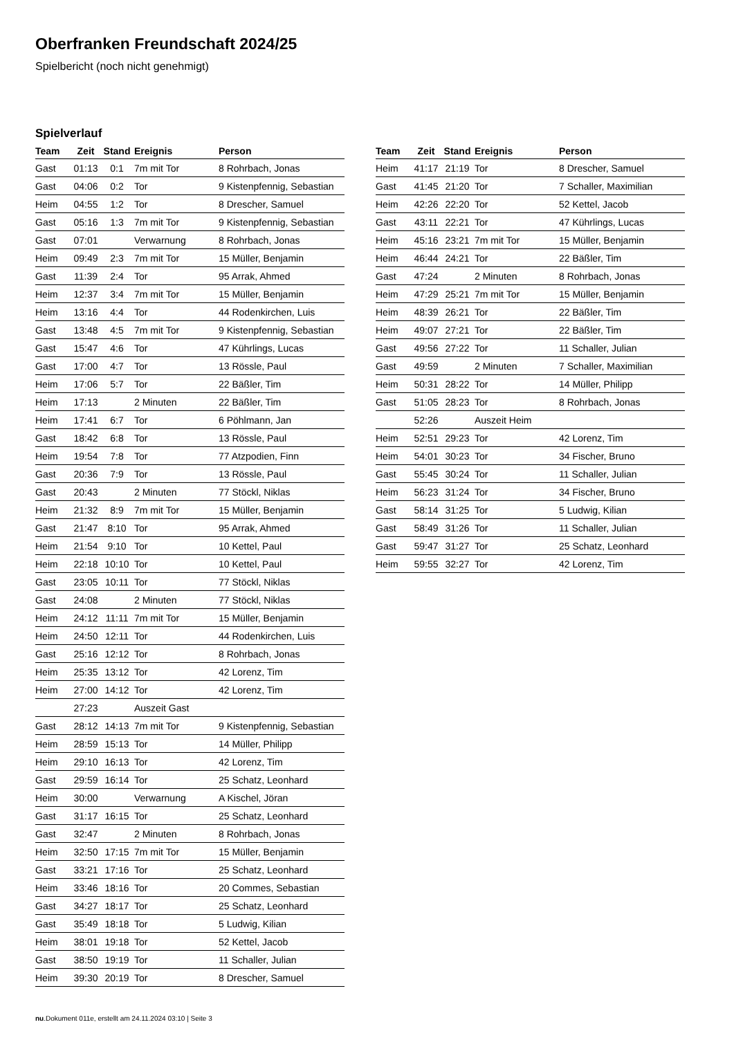Oberfranken Freundschaft 2024/25
Spielbericht (noch nicht genehmigt)
Spielverlauf
| Team | Zeit | Stand | Ereignis | Person |
| --- | --- | --- | --- | --- |
| Gast | 01:13 | 0:1 | 7m mit Tor | 8 Rohrbach, Jonas |
| Gast | 04:06 | 0:2 | Tor | 9 Kistenpfennig, Sebastian |
| Heim | 04:55 | 1:2 | Tor | 8 Drescher, Samuel |
| Gast | 05:16 | 1:3 | 7m mit Tor | 9 Kistenpfennig, Sebastian |
| Gast | 07:01 | | Verwarnung | 8 Rohrbach, Jonas |
| Heim | 09:49 | 2:3 | 7m mit Tor | 15 Müller, Benjamin |
| Gast | 11:39 | 2:4 | Tor | 95 Arrak, Ahmed |
| Heim | 12:37 | 3:4 | 7m mit Tor | 15 Müller, Benjamin |
| Heim | 13:16 | 4:4 | Tor | 44 Rodenkirchen, Luis |
| Gast | 13:48 | 4:5 | 7m mit Tor | 9 Kistenpfennig, Sebastian |
| Gast | 15:47 | 4:6 | Tor | 47 Kührlings, Lucas |
| Gast | 17:00 | 4:7 | Tor | 13 Rössle, Paul |
| Heim | 17:06 | 5:7 | Tor | 22 Bäßler, Tim |
| Heim | 17:13 | | 2 Minuten | 22 Bäßler, Tim |
| Heim | 17:41 | 6:7 | Tor | 6 Pöhlmann, Jan |
| Gast | 18:42 | 6:8 | Tor | 13 Rössle, Paul |
| Heim | 19:54 | 7:8 | Tor | 77 Atzpodien, Finn |
| Gast | 20:36 | 7:9 | Tor | 13 Rössle, Paul |
| Gast | 20:43 | | 2 Minuten | 77 Stöckl, Niklas |
| Heim | 21:32 | 8:9 | 7m mit Tor | 15 Müller, Benjamin |
| Gast | 21:47 | 8:10 | Tor | 95 Arrak, Ahmed |
| Heim | 21:54 | 9:10 | Tor | 10 Kettel, Paul |
| Heim | 22:18 | 10:10 | Tor | 10 Kettel, Paul |
| Gast | 23:05 | 10:11 | Tor | 77 Stöckl, Niklas |
| Gast | 24:08 | | 2 Minuten | 77 Stöckl, Niklas |
| Heim | 24:12 | 11:11 | 7m mit Tor | 15 Müller, Benjamin |
| Heim | 24:50 | 12:11 | Tor | 44 Rodenkirchen, Luis |
| Gast | 25:16 | 12:12 | Tor | 8 Rohrbach, Jonas |
| Heim | 25:35 | 13:12 | Tor | 42 Lorenz, Tim |
| Heim | 27:00 | 14:12 | Tor | 42 Lorenz, Tim |
| | 27:23 | | Auszeit Gast | |
| Gast | 28:12 | 14:13 | 7m mit Tor | 9 Kistenpfennig, Sebastian |
| Heim | 28:59 | 15:13 | Tor | 14 Müller, Philipp |
| Heim | 29:10 | 16:13 | Tor | 42 Lorenz, Tim |
| Gast | 29:59 | 16:14 | Tor | 25 Schatz, Leonhard |
| Heim | 30:00 | | Verwarnung | A Kischel, Jöran |
| Gast | 31:17 | 16:15 | Tor | 25 Schatz, Leonhard |
| Gast | 32:47 | | 2 Minuten | 8 Rohrbach, Jonas |
| Heim | 32:50 | 17:15 | 7m mit Tor | 15 Müller, Benjamin |
| Gast | 33:21 | 17:16 | Tor | 25 Schatz, Leonhard |
| Heim | 33:46 | 18:16 | Tor | 20 Commes, Sebastian |
| Gast | 34:27 | 18:17 | Tor | 25 Schatz, Leonhard |
| Gast | 35:49 | 18:18 | Tor | 5 Ludwig, Kilian |
| Heim | 38:01 | 19:18 | Tor | 52 Kettel, Jacob |
| Gast | 38:50 | 19:19 | Tor | 11 Schaller, Julian |
| Heim | 39:30 | 20:19 | Tor | 8 Drescher, Samuel |
| Team | Zeit | Stand | Ereignis | Person |
| --- | --- | --- | --- | --- |
| Heim | 41:17 | 21:19 | Tor | 8 Drescher, Samuel |
| Gast | 41:45 | 21:20 | Tor | 7 Schaller, Maximilian |
| Heim | 42:26 | 22:20 | Tor | 52 Kettel, Jacob |
| Gast | 43:11 | 22:21 | Tor | 47 Kührlings, Lucas |
| Heim | 45:16 | 23:21 | 7m mit Tor | 15 Müller, Benjamin |
| Heim | 46:44 | 24:21 | Tor | 22 Bäßler, Tim |
| Gast | 47:24 | | 2 Minuten | 8 Rohrbach, Jonas |
| Heim | 47:29 | 25:21 | 7m mit Tor | 15 Müller, Benjamin |
| Heim | 48:39 | 26:21 | Tor | 22 Bäßler, Tim |
| Heim | 49:07 | 27:21 | Tor | 22 Bäßler, Tim |
| Gast | 49:56 | 27:22 | Tor | 11 Schaller, Julian |
| Gast | 49:59 | | 2 Minuten | 7 Schaller, Maximilian |
| Heim | 50:31 | 28:22 | Tor | 14 Müller, Philipp |
| Gast | 51:05 | 28:23 | Tor | 8 Rohrbach, Jonas |
| | 52:26 | | Auszeit Heim | |
| Heim | 52:51 | 29:23 | Tor | 42 Lorenz, Tim |
| Heim | 54:01 | 30:23 | Tor | 34 Fischer, Bruno |
| Gast | 55:45 | 30:24 | Tor | 11 Schaller, Julian |
| Heim | 56:23 | 31:24 | Tor | 34 Fischer, Bruno |
| Gast | 58:14 | 31:25 | Tor | 5 Ludwig, Kilian |
| Gast | 58:49 | 31:26 | Tor | 11 Schaller, Julian |
| Gast | 59:47 | 31:27 | Tor | 25 Schatz, Leonhard |
| Heim | 59:55 | 32:27 | Tor | 42 Lorenz, Tim |
nu.Dokument 011e, erstellt am 24.11.2024 03:10 | Seite 3